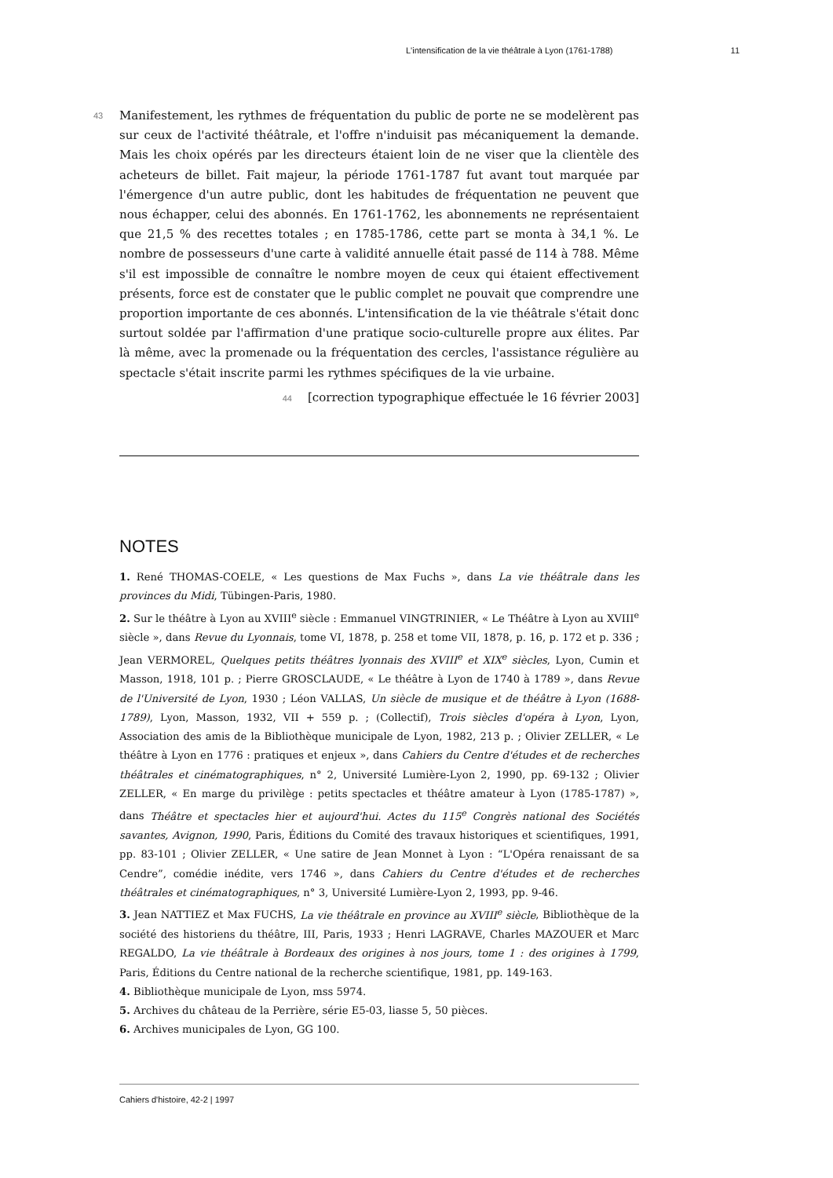L'intensification de la vie théâtrale à Lyon (1761-1788) 11
43 Manifestement, les rythmes de fréquentation du public de porte ne se modelèrent pas sur ceux de l'activité théâtrale, et l'offre n'induisit pas mécaniquement la demande. Mais les choix opérés par les directeurs étaient loin de ne viser que la clientèle des acheteurs de billet. Fait majeur, la période 1761-1787 fut avant tout marquée par l'émergence d'un autre public, dont les habitudes de fréquentation ne peuvent que nous échapper, celui des abonnés. En 1761-1762, les abonnements ne représentaient que 21,5 % des recettes totales ; en 1785-1786, cette part se monta à 34,1 %. Le nombre de possesseurs d'une carte à validité annuelle était passé de 114 à 788. Même s'il est impossible de connaître le nombre moyen de ceux qui étaient effectivement présents, force est de constater que le public complet ne pouvait que comprendre une proportion importante de ces abonnés. L'intensification de la vie théâtrale s'était donc surtout soldée par l'affirmation d'une pratique socio-culturelle propre aux élites. Par là même, avec la promenade ou la fréquentation des cercles, l'assistance régulière au spectacle s'était inscrite parmi les rythmes spécifiques de la vie urbaine.
44 [correction typographique effectuée le 16 février 2003]
NOTES
1. René THOMAS-COELE, « Les questions de Max Fuchs », dans La vie théâtrale dans les provinces du Midi, Tübingen-Paris, 1980.
2. Sur le théâtre à Lyon au XVIII<sup>e</sup> siècle : Emmanuel VINGTRINIER, « Le Théâtre à Lyon au XVIII<sup>e</sup> siècle », dans Revue du Lyonnais, tome VI, 1878, p. 258 et tome VII, 1878, p. 16, p. 172 et p. 336 ; Jean VERMOREL, Quelques petits théâtres lyonnais des XVIII<sup>e</sup> et XIX<sup>e</sup> siècles, Lyon, Cumin et Masson, 1918, 101 p. ; Pierre GROSCLAUDE, « Le théâtre à Lyon de 1740 à 1789 », dans Revue de l'Université de Lyon, 1930 ; Léon VALLAS, Un siècle de musique et de théâtre à Lyon (1688-1789), Lyon, Masson, 1932, VII + 559 p. ; (Collectif), Trois siècles d'opéra à Lyon, Lyon, Association des amis de la Bibliothèque municipale de Lyon, 1982, 213 p. ; Olivier ZELLER, « Le théâtre à Lyon en 1776 : pratiques et enjeux », dans Cahiers du Centre d'études et de recherches théâtrales et cinématographiques, n° 2, Université Lumière-Lyon 2, 1990, pp. 69-132 ; Olivier ZELLER, « En marge du privilège : petits spectacles et théâtre amateur à Lyon (1785-1787) », dans Théâtre et spectacles hier et aujourd'hui. Actes du 115<sup>e</sup> Congrès national des Sociétés savantes, Avignon, 1990, Paris, Éditions du Comité des travaux historiques et scientifiques, 1991, pp. 83-101 ; Olivier ZELLER, « Une satire de Jean Monnet à Lyon : “L'Opéra renaissant de sa Cendre”, comédie inédite, vers 1746 », dans Cahiers du Centre d'études et de recherches théâtrales et cinématographiques, n° 3, Université Lumière-Lyon 2, 1993, pp. 9-46.
3. Jean NATTIEZ et Max FUCHS, La vie théâtrale en province au XVIII<sup>e</sup> siècle, Bibliothèque de la société des historiens du théâtre, III, Paris, 1933 ; Henri LAGRAVE, Charles MAZOUER et Marc REGALDO, La vie théâtrale à Bordeaux des origines à nos jours, tome 1 : des origines à 1799, Paris, Éditions du Centre national de la recherche scientifique, 1981, pp. 149-163.
4. Bibliothèque municipale de Lyon, mss 5974.
5. Archives du château de la Perrière, série E5-03, liasse 5, 50 pièces.
6. Archives municipales de Lyon, GG 100.
Cahiers d'histoire, 42-2 | 1997